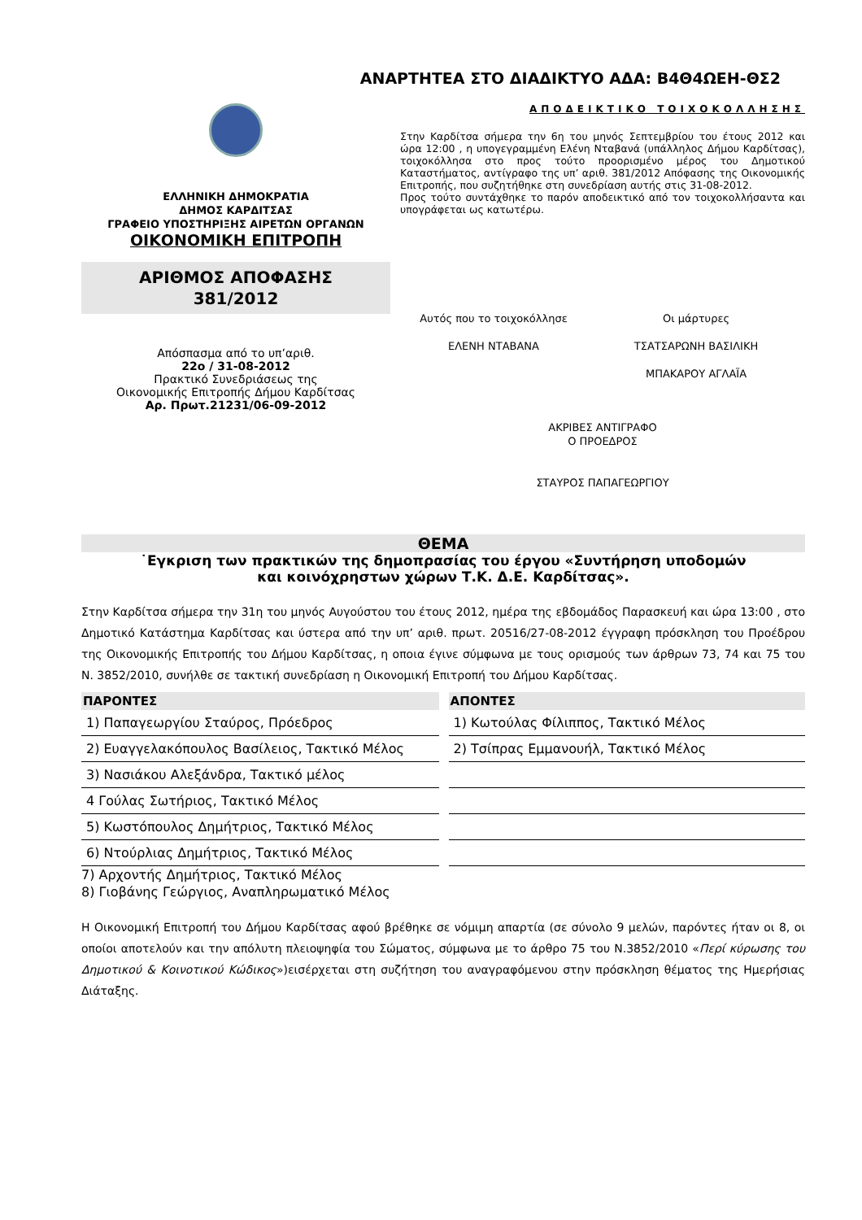ΑΝΑΡΤΗΤΕΑ ΣΤΟ ΔΙΑΔΙΚΤΥΟ ΑΔΑ: Β4Θ4ΩΕΗ-ΘΣ2
ΕΛΛΗΝΙΚΗ ΔΗΜΟΚΡΑΤΙΑ
ΔΗΜΟΣ ΚΑΡΔΙΤΣΑΣ
ΓΡΑΦΕΙΟ ΥΠΟΣΤΗΡΙΞΗΣ ΑΙΡΕΤΩΝ ΟΡΓΑΝΩΝ
ΟΙΚΟΝΟΜΙΚΗ ΕΠΙΤΡΟΠΗ
ΑΡΙΘΜΟΣ ΑΠΟΦΑΣΗΣ
381/2012
Απόσπασμα από το υπ’αριθ.
22ο / 31-08-2012
Πρακτικό Συνεδριάσεως της
Οικονομικής Επιτροπής Δήμου Καρδίτσας
Αρ. Πρωτ.21231/06-09-2012
ΑΠΟΔΕΙΚΤΙΚΟ ΤΟΙΧΟΚΟΛΛΗΣΗΣ
Στην Καρδίτσα σήμερα την 6η του μηνός Σεπτεμβρίου του έτους 2012 και ώρα 12:00 , η υπογεγραμμένη Ελένη Νταβανά (υπάλληλος Δήμου Καρδίτσας), τοιχοκόλλησα στο προς τούτο προορισμένο μέρος του Δημοτικού Καταστήματος, αντίγραφο της υπ’ αριθ. 381/2012 Απόφασης της Οικονομικής Επιτροπής, που συζητήθηκε στη συνεδρίαση αυτής στις 31-08-2012.
Προς τούτο συντάχθηκε το παρόν αποδεικτικό από τον τοιχοκολλήσαντα και υπογράφεται ως κατωτέρω.
Αυτός που το τοιχοκόλλησε
ΕΛΕΝΗ ΝΤΑΒΑΝΑ
Οι μάρτυρες
ΤΣΑΤΣΑΡΩΝΗ ΒΑΣΙΛΙΚΗ
ΜΠΑΚΑΡΟΥ ΑΓΛΑΪΑ
ΑΚΡΙΒΕΣ ΑΝΤΙΓΡΑΦΟ
Ο ΠΡΟΕΔΡΟΣ
ΣΤΑΥΡΟΣ ΠΑΠΑΓΕΩΡΓΙΟΥ
ΘΕΜΑ
˙Εγκριση των πρακτικών της δημοπρασίας του έργου «Συντήρηση υποδομών
και κοινόχρηστων χώρων Τ.Κ. Δ.Ε. Καρδίτσας».
Στην Καρδίτσα σήμερα την 31η του μηνός Αυγούστου του έτους 2012, ημέρα της εβδομάδος Παρασκευή και ώρα 13:00 , στο Δημοτικό Κατάστημα Καρδίτσας και ύστερα από την υπ’ αριθ. πρωτ. 20516/27-08-2012 έγγραφη πρόσκληση του Προέδρου της Οικονομικής Επιτροπής του Δήμου Καρδίτσας, η οποια έγινε σύμφωνα με τους ορισμούς των άρθρων 73, 74 και 75 του Ν. 3852/2010, συνήλθε σε τακτική συνεδρίαση η Οικονομική Επιτροπή του Δήμου Καρδίτσας.
| ΠΑΡΟΝΤΕΣ | | ΑΠΟΝΤΕΣ |
| --- | --- | --- |
| 1) Παπαγεωργίου Σταύρος, Πρόεδρος | | 1) Κωτούλας Φίλιππος, Τακτικό Μέλος |
| 2) Ευαγγελακόπουλος Βασίλειος, Τακτικό Μέλος | | 2) Τσίπρας Εμμανουήλ, Τακτικό Μέλος |
| 3) Νασιάκου Αλεξάνδρα, Τακτικό μέλος | | |
| 4 Γούλας Σωτήριος, Τακτικό Μέλος | | |
| 5) Κωστόπουλος Δημήτριος, Τακτικό Μέλος | | |
| 6) Ντούρλιας Δημήτριος, Τακτικό Μέλος | | |
7) Αρχοντής Δημήτριος, Τακτικό Μέλος
8) Γιοβάνης Γεώργιος, Αναπληρωματικό Μέλος
Η Οικονομική Επιτροπή του Δήμου Καρδίτσας αφού βρέθηκε σε νόμιμη απαρτία (σε σύνολο 9 μελών, παρόντες ήταν οι 8, οι οποίοι αποτελούν και την απόλυτη πλειοψηφία του Σώματος, σύμφωνα με το άρθρο 75 του Ν.3852/2010 «Περί κύρωσης του Δημοτικού & Κοινοτικού Κώδικος»)εισέρχεται στη συζήτηση του αναγραφόμενου στην πρόσκληση θέματος της Ημερήσιας Διάταξης.